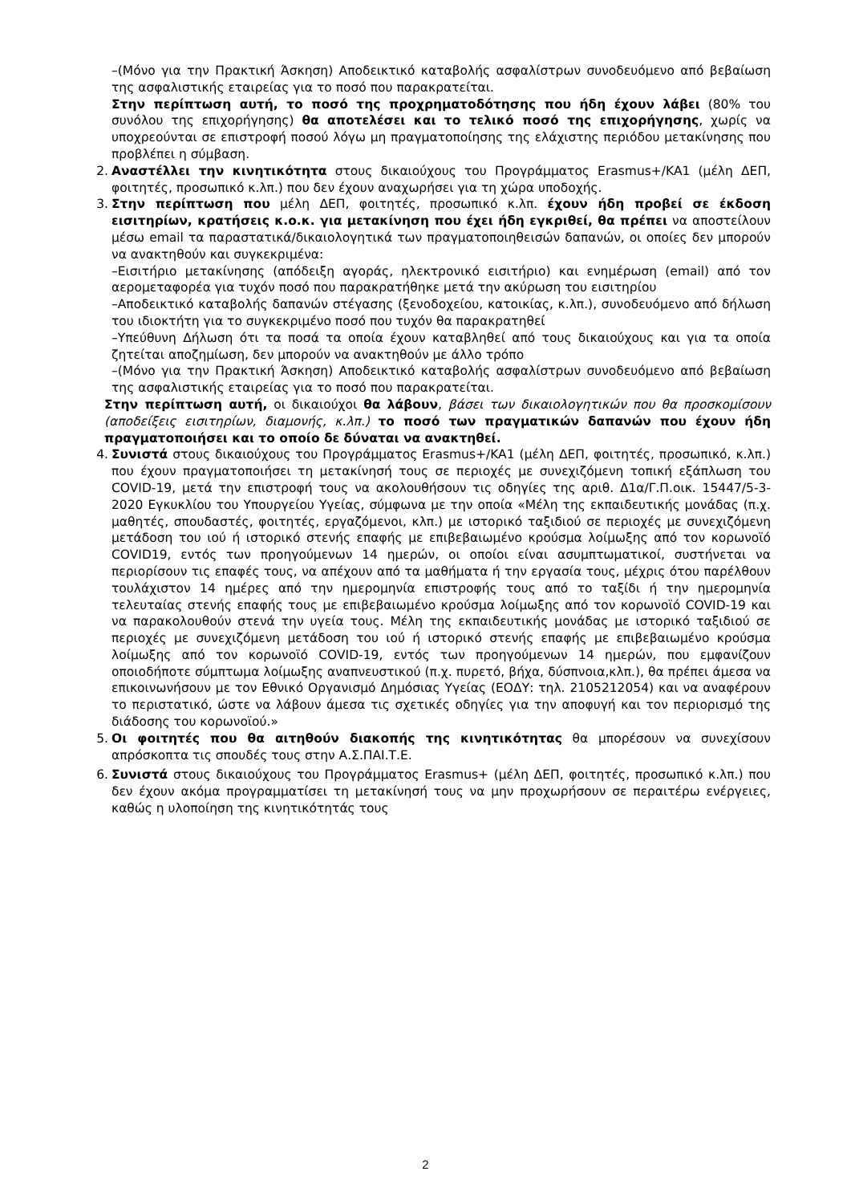–(Μόνο για την Πρακτική Άσκηση) Αποδεικτικό καταβολής ασφαλίστρων συνοδευόμενο από βεβαίωση της ασφαλιστικής εταιρείας για το ποσό που παρακρατείται.
Στην περίπτωση αυτή, το ποσό της προχρηματοδότησης που ήδη έχουν λάβει (80% του συνόλου της επιχορήγησης) θα αποτελέσει και το τελικό ποσό της επιχορήγησης, χωρίς να υποχρεούνται σε επιστροφή ποσού λόγω μη πραγματοποίησης της ελάχιστης περιόδου μετακίνησης που προβλέπει η σύμβαση.
2. Αναστέλλει την κινητικότητα στους δικαιούχους του Προγράμματος Erasmus+/KA1 (μέλη ΔΕΠ, φοιτητές, προσωπικό κ.λπ.) που δεν έχουν αναχωρήσει για τη χώρα υποδοχής.
3. Στην περίπτωση που μέλη ΔΕΠ, φοιτητές, προσωπικό κ.λπ. έχουν ήδη προβεί σε έκδοση εισιτηρίων, κρατήσεις κ.ο.κ. για μετακίνηση που έχει ήδη εγκριθεί, θα πρέπει να αποστείλουν μέσω email τα παραστατικά/δικαιολογητικά των πραγματοποιηθεισών δαπανών, οι οποίες δεν μπορούν να ανακτηθούν και συγκεκριμένα:
–Εισιτήριο μετακίνησης (απόδειξη αγοράς, ηλεκτρονικό εισιτήριο) και ενημέρωση (email) από τον αερομεταφορέα για τυχόν ποσό που παρακρατήθηκε μετά την ακύρωση του εισιτηρίου
–Αποδεικτικό καταβολής δαπανών στέγασης (ξενοδοχείου, κατοικίας, κ.λπ.), συνοδευόμενο από δήλωση του ιδιοκτήτη για το συγκεκριμένο ποσό που τυχόν θα παρακρατηθεί
–Υπεύθυνη Δήλωση ότι τα ποσά τα οποία έχουν καταβληθεί από τους δικαιούχους και για τα οποία ζητείται αποζημίωση, δεν μπορούν να ανακτηθούν με άλλο τρόπο
–(Μόνο για την Πρακτική Άσκηση) Αποδεικτικό καταβολής ασφαλίστρων συνοδευόμενο από βεβαίωση της ασφαλιστικής εταιρείας για το ποσό που παρακρατείται.
Στην περίπτωση αυτή, οι δικαιούχοι θα λάβουν, βάσει των δικαιολογητικών που θα προσκομίσουν (αποδείξεις εισιτηρίων, διαμονής, κ.λπ.) το ποσό των πραγματικών δαπανών που έχουν ήδη πραγματοποιήσει και το οποίο δε δύναται να ανακτηθεί.
4. Συνιστά στους δικαιούχους του Προγράμματος Erasmus+/KA1 (μέλη ΔΕΠ, φοιτητές, προσωπικό, κ.λπ.) που έχουν πραγματοποιήσει τη μετακίνησή τους σε περιοχές με συνεχιζόμενη τοπική εξάπλωση του COVID-19, μετά την επιστροφή τους να ακολουθήσουν τις οδηγίες της αριθ. Δ1α/Γ.Π.οικ. 15447/5-3-2020 Εγκυκλίου του Υπουργείου Υγείας, σύμφωνα με την οποία «Μέλη της εκπαιδευτικής μονάδας (π.χ. μαθητές, σπουδαστές, φοιτητές, εργαζόμενοι, κλπ.) με ιστορικό ταξιδιού σε περιοχές με συνεχιζόμενη μετάδοση του ιού ή ιστορικό στενής επαφής με επιβεβαιωμένο κρούσμα λοίμωξης από τον κορωνοϊό COVID19, εντός των προηγούμενων 14 ημερών, οι οποίοι είναι ασυμπτωματικοί, συστήνεται να περιορίσουν τις επαφές τους, να απέχουν από τα μαθήματα ή την εργασία τους, μέχρις ότου παρέλθουν τουλάχιστον 14 ημέρες από την ημερομηνία επιστροφής τους από το ταξίδι ή την ημερομηνία τελευταίας στενής επαφής τους με επιβεβαιωμένο κρούσμα λοίμωξης από τον κορωνοϊό COVID-19 και να παρακολουθούν στενά την υγεία τους. Μέλη της εκπαιδευτικής μονάδας με ιστορικό ταξιδιού σε περιοχές με συνεχιζόμενη μετάδοση του ιού ή ιστορικό στενής επαφής με επιβεβαιωμένο κρούσμα λοίμωξης από τον κορωνοϊό COVID-19, εντός των προηγούμενων 14 ημερών, που εμφανίζουν οποιοδήποτε σύμπτωμα λοίμωξης αναπνευστικού (π.χ. πυρετό, βήχα, δύσπνοια,κλπ.), θα πρέπει άμεσα να επικοινωνήσουν με τον Εθνικό Οργανισμό Δημόσιας Υγείας (ΕΟΔΥ: τηλ. 2105212054) και να αναφέρουν το περιστατικό, ώστε να λάβουν άμεσα τις σχετικές οδηγίες για την αποφυγή και τον περιορισμό της διάδοσης του κορωνοϊού.»
5. Οι φοιτητές που θα αιτηθούν διακοπής της κινητικότητας θα μπορέσουν να συνεχίσουν απρόσκοπτα τις σπουδές τους στην Α.Σ.ΠΑΙ.Τ.Ε.
6. Συνιστά στους δικαιούχους του Προγράμματος Erasmus+ (μέλη ΔΕΠ, φοιτητές, προσωπικό κ.λπ.) που δεν έχουν ακόμα προγραμματίσει τη μετακίνησή τους να μην προχωρήσουν σε περαιτέρω ενέργειες, καθώς η υλοποίηση της κινητικότητάς τους
2